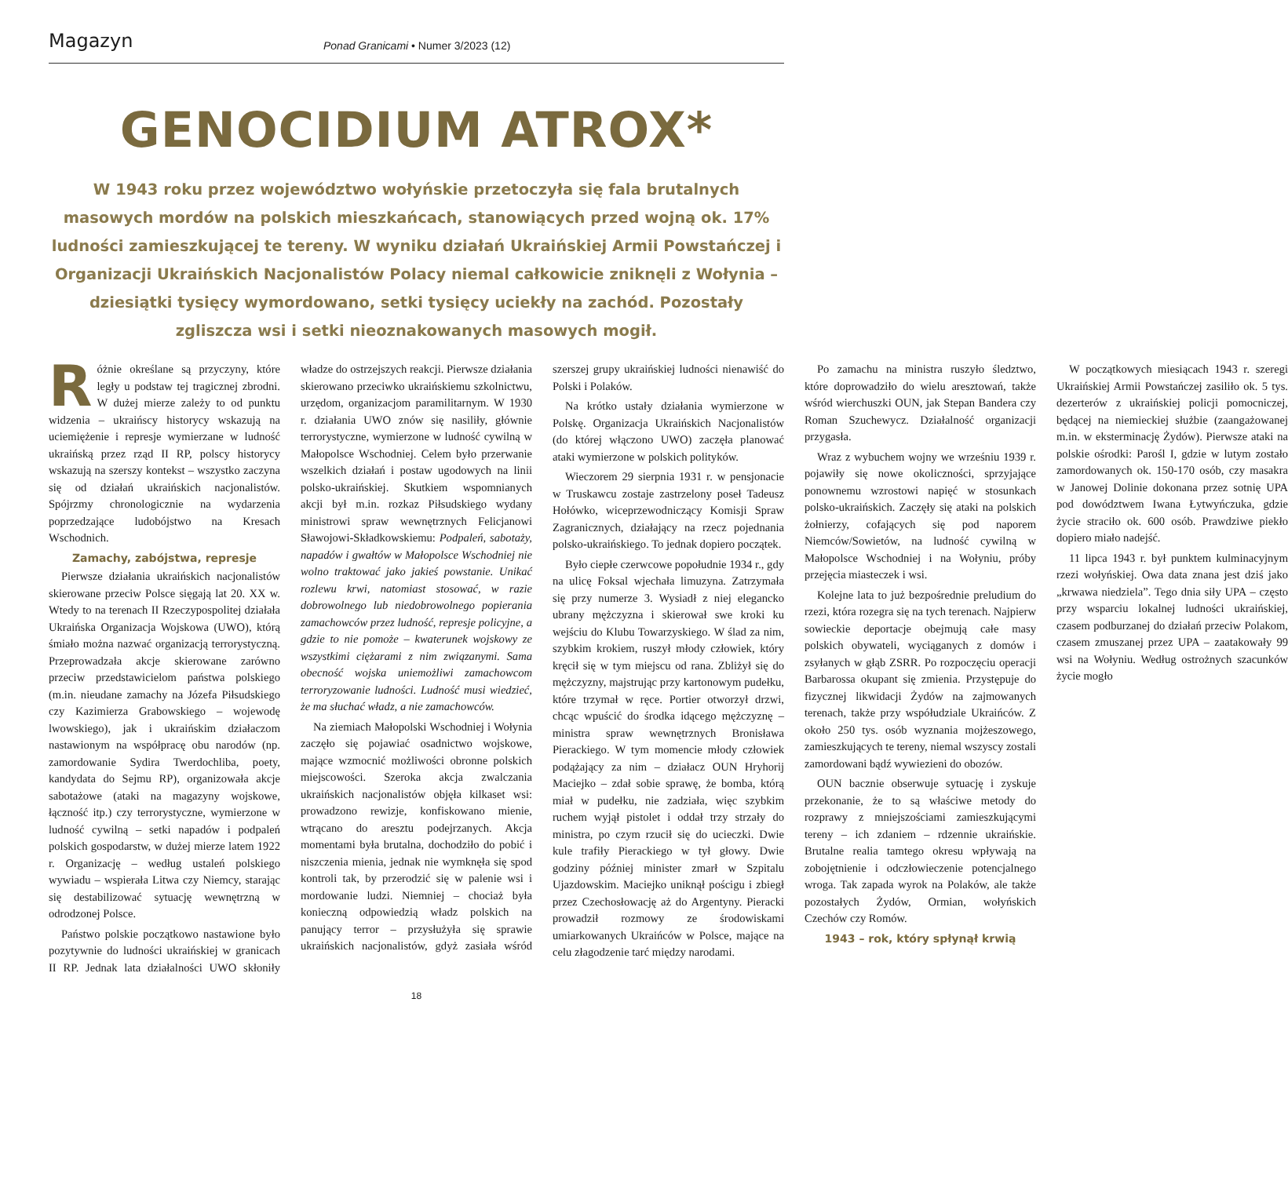Magazyn
Ponad Granicami • Numer 3/2023 (12)
GENOCIDIUM ATROX*
W 1943 roku przez województwo wołyńskie przetoczyła się fala brutalnych masowych mordów na polskich mieszkańcach, stanowiących przed wojną ok. 17% ludności zamieszkującej te tereny. W wyniku działań Ukraińskiej Armii Powstańczej i Organizacji Ukraińskich Nacjonalistów Polacy niemal całkowicie zniknęli z Wołynia – dziesiątki tysięcy wymordowano, setki tysięcy uciekły na zachód. Pozostały zgliszcza wsi i setki nieoznakowanych masowych mogił.
Różnie określane są przyczyny, które legły u podstaw tej tragicznej zbrodni. W dużej mierze zależy to od punktu widzenia – ukraińscy historycy wskazują na uciemiężenie i represje wymierzane w ludność ukraińską przez rząd II RP, polscy historycy wskazują na szerszy kontekst – wszystko zaczyna się od działań ukraińskich nacjonalistów. Spójrzmy chronologicznie na wydarzenia poprzedzające ludobójstwo na Kresach Wschodnich.
Zamachy, zabójstwa, represje
Pierwsze działania ukraińskich nacjonalistów skierowane przeciw Polsce sięgają lat 20. XX w. Wtedy to na terenach II Rzeczypospolitej działała Ukraińska Organizacja Wojskowa (UWO), którą śmiało można nazwać organizacją terrorystyczną. Przeprowadzała akcje skierowane zarówno przeciw przedstawicielom państwa polskiego (m.in. nieudane zamachy na Józefa Piłsudskiego czy Kazimierza Grabowskiego – wojewodę lwowskiego), jak i ukraińskim działaczom nastawionym na współpracę obu narodów (np. zamordowanie Sydira Twerdochliba, poety, kandydata do Sejmu RP), organizowała akcje sabotażowe (ataki na magazyny wojskowe, łączność itp.) czy terrorystyczne, wymierzone w ludność cywilną – setki napadów i podpaleń polskich gospodarstw, w dużej mierze latem 1922 r. Organizację – według ustaleń polskiego wywiadu – wspierała Litwa czy Niemcy, starając się destabilizować sytuację wewnętrzną w odrodzonej Polsce.
Państwo polskie początkowo nastawione było pozytywnie do ludności ukraińskiej w granicach II RP. Jednak lata działalności UWO skłoniły władze do ostrzejszych reakcji. Pierwsze działania skierowano przeciwko ukraińskiemu szkolnictwu, urzędom, organizacjom paramilitarnym. W 1930 r. działania UWO znów się nasiliły, głównie terrorystyczne, wymierzone w ludność cywilną w Małopolsce Wschodniej. Celem było przerwanie wszelkich działań i postaw ugodowych na linii polsko-ukraińskiej. Skutkiem wspomnianych akcji był m.in. rozkaz Piłsudskiego wydany ministrowi spraw wewnętrznych Felicjanowi Sławojowi-Składkowskiemu: Podpaleń, sabotaży, napadów i gwałtów w Małopolsce Wschodniej nie wolno traktować jako jakieś powstanie. Unikać rozlewu krwi, natomiast stosować, w razie dobrowolnego lub niedobrowolnego popierania zamachowców przez ludność, represje policyjne, a gdzie to nie pomoże – kwaterunek wojskowy ze wszystkimi ciężarami z nim związanymi. Sama obecność wojska uniemożliwi zamachowcom terroryzowanie ludności. Ludność musi wiedzieć, że ma słuchać władz, a nie zamachowców.
Na ziemiach Małopolski Wschodniej i Wołynia zaczęło się pojawiać osadnictwo wojskowe, mające wzmocnić możliwości obronne polskich miejscowości. Szeroka akcja zwalczania ukraińskich nacjonalistów objęła kilkaset wsi: prowadzono rewizje, konfiskowano mienie, wtrącano do aresztu podejrzanych. Akcja momentami była brutalna, dochodziło do pobić i niszczenia mienia, jednak nie wymknęła się spod kontroli tak, by przerodzić się w palenie wsi i mordowanie ludzi. Niemniej – chociaż była konieczną odpowiedzią władz polskich na panujący terror – przysłużyła się sprawie ukraińskich nacjonalistów, gdyż zasiała wśród szerszej grupy ukraińskiej ludności nienawiść do Polski i Polaków.
Na krótko ustały działania wymierzone w Polskę. Organizacja Ukraińskich Nacjonalistów (do której włączono UWO) zaczęła planować ataki wymierzone w polskich polityków.
Wieczorem 29 sierpnia 1931 r. w pensjonacie w Truskawcu zostaje zastrzelony poseł Tadeusz Hołówko, wiceprzewodniczący Komisji Spraw Zagranicznych, działający na rzecz pojednania polsko-ukraińskiego. To jednak dopiero początek.
Było ciepłe czerwcowe popołudnie 1934 r., gdy na ulicę Foksal wjechała limuzyna. Zatrzymała się przy numerze 3. Wysiadł z niej elegancko ubrany mężczyzna i skierował swe kroki ku wejściu do Klubu Towarzyskiego. W ślad za nim, szybkim krokiem, ruszył młody człowiek, który kręcił się w tym miejscu od rana. Zbliżył się do mężczyzny, majstrując przy kartonowym pudełku, które trzymał w ręce. Portier otworzył drzwi, chcąc wpuścić do środka idącego mężczyznę – ministra spraw wewnętrznych Bronisława Pierackiego. W tym momencie młody człowiek podążający za nim – działacz OUN Hryhorij Maciejko – zdał sobie sprawę, że bomba, którą miał w pudełku, nie zadziała, więc szybkim ruchem wyjął pistolet i oddał trzy strzały do ministra, po czym rzucił się do ucieczki. Dwie kule trafiły Pierackiego w tył głowy. Dwie godziny później minister zmarł w Szpitalu Ujazdowskim. Maciejko uniknął pościgu i zbiegł przez Czechosłowację aż do Argentyny. Pieracki prowadził rozmowy ze środowiskami umiarkowanych Ukraińców w Polsce, mające na celu złagodzenie tarć między narodami.
Po zamachu na ministra ruszyło śledztwo, które doprowadziło do wielu aresztowań, także wśród wierchuszki OUN, jak Stepan Bandera czy Roman Szuchewycz. Działalność organizacji przygasła.
Wraz z wybuchem wojny we wrześniu 1939 r. pojawiły się nowe okoliczności, sprzyjające ponownemu wzrostowi napięć w stosunkach polsko-ukraińskich. Zaczęły się ataki na polskich żołnierzy, cofających się pod naporem Niemców/Sowietów, na ludność cywilną w Małopolsce Wschodniej i na Wołyniu, próby przejęcia miasteczek i wsi.
Kolejne lata to już bezpośrednie preludium do rzezi, która rozegra się na tych terenach. Najpierw sowieckie deportacje obejmują całe masy polskich obywateli, wyciąganych z domów i zsyłanych w głąb ZSRR. Po rozpoczęciu operacji Barbarossa okupant się zmienia. Przystępuje do fizycznej likwidacji Żydów na zajmowanych terenach, także przy współudziale Ukraińców. Z około 250 tys. osób wyznania mojżeszowego, zamieszkujących te tereny, niemal wszyscy zostali zamordowani bądź wywiezieni do obozów.
OUN bacznie obserwuje sytuację i zyskuje przekonanie, że to są właściwe metody do rozprawy z mniejszościami zamieszkującymi tereny – ich zdaniem – rdzennie ukraińskie. Brutalne realia tamtego okresu wpływają na zobojętnienie i odczłowieczenie potencjalnego wroga. Tak zapada wyrok na Polaków, ale także pozostałych Żydów, Ormian, wołyńskich Czechów czy Romów.
1943 – rok, który spłynął krwią
W początkowych miesiącach 1943 r. szeregi Ukraińskiej Armii Powstańczej zasiliło ok. 5 tys. dezerterów z ukraińskiej policji pomocniczej, będącej na niemieckiej służbie (zaangażowanej m.in. w eksterminację Żydów). Pierwsze ataki na polskie ośrodki: Parośl I, gdzie w lutym zostało zamordowanych ok. 150-170 osób, czy masakra w Janowej Dolinie dokonana przez sotnię UPA pod dowództwem Iwana Łytwyńczuka, gdzie życie straciło ok. 600 osób. Prawdziwe piekło dopiero miało nadejść.
11 lipca 1943 r. był punktem kulminacyjnym rzezi wołyńskiej. Owa data znana jest dziś jako „krwawa niedziela”. Tego dnia siły UPA – często przy wsparciu lokalnej ludności ukraińskiej, czasem podburzanej do działań przeciw Polakom, czasem zmuszanej przez UPA – zaatakowały 99 wsi na Wołyniu. Według ostrożnych szacunków życie mogło
18